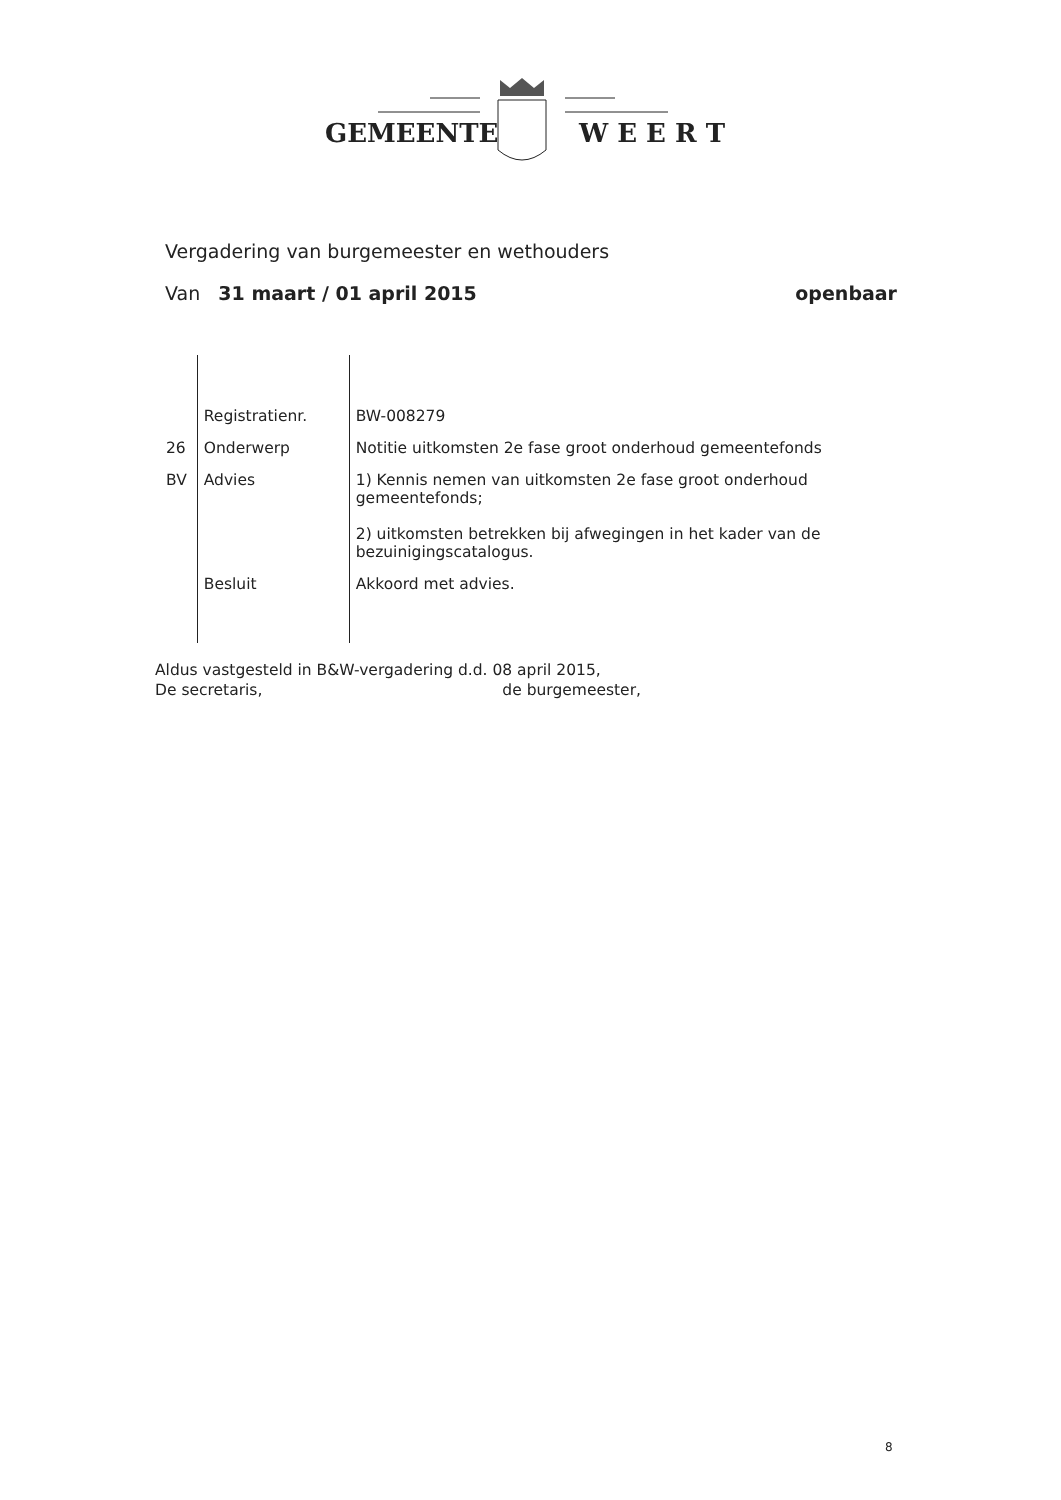GEMEENTE W E E R T
Vergadering van burgemeester en wethouders
Van 31 maart / 01 april 2015 openbaar
| | Registratienr. | BW-008279 |
| 26 | Onderwerp | Notitie uitkomsten 2e fase groot onderhoud gemeentefonds |
| BV | Advies | 1) Kennis nemen van uitkomsten 2e fase groot onderhoud gemeentefonds; 2) uitkomsten betrekken bij afwegingen in het kader van de bezuinigingscatalogus. |
| | Besluit | Akkoord met advies. |
Aldus vastgesteld in B&W-vergadering d.d. 08 april 2015,
De secretaris, de burgemeester,
8